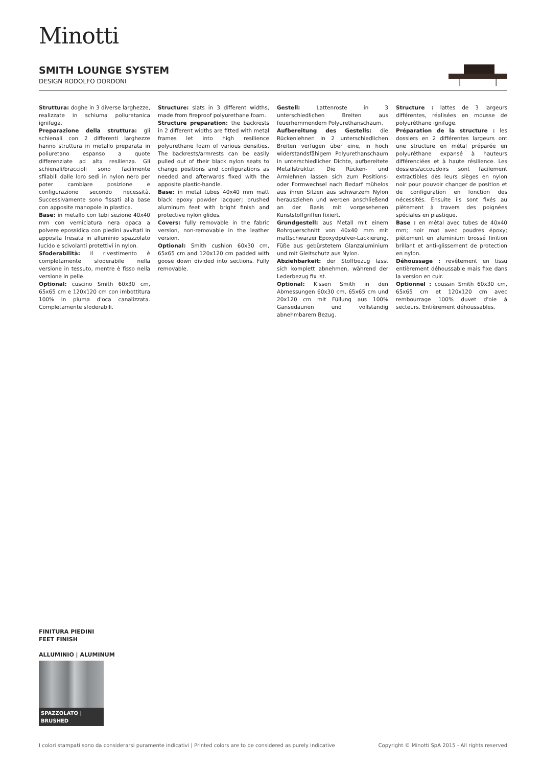Minotti
SMITH LOUNGE SYSTEM
DESIGN RODOLFO DORDONI
Struttura: doghe in 3 diverse larghezze, realizzate in schiuma poliuretanica ignifuga.
Preparazione della struttura: gli schienali con 2 differenti larghezze hanno struttura in metallo preparata in poliuretano espanso a quote differenziate ad alta resilienza. Gli schienali/braccioli sono facilmente sfilabili dalle loro sedi in nylon nero per poter cambiare posizione e configurazione secondo necessità. Successivamente sono fissati alla base con apposite manopole in plastica.
Base: in metallo con tubi sezione 40x40 mm con verniciatura nera opaca a polvere epossidica con piedini avvitati in apposita fresata in alluminio spazzolato lucido e scivolanti protettivi in nylon.
Sfoderabilità: il rivestimento è completamente sfoderabile nella versione in tessuto, mentre è fisso nella versione in pelle.
Optional: cuscino Smith 60x30 cm, 65x65 cm e 120x120 cm con imbottitura 100% in piuma d'oca canalizzata. Completamente sfoderabili.
Structure: slats in 3 different widths, made from fireproof polyurethane foam.
Structure preparation: the backrests in 2 different widths are fitted with metal frames let into high resilience polyurethane foam of various densities. The backrests/armrests can be easily pulled out of their black nylon seats to change positions and configurations as needed and afterwards fixed with the apposite plastic-handle.
Base: in metal tubes 40x40 mm matt black epoxy powder lacquer; brushed aluminum feet with bright finish and protective nylon glides.
Covers: fully removable in the fabric version, non-removable in the leather version.
Optional: Smith cushion 60x30 cm, 65x65 cm and 120x120 cm padded with goose down divided into sections. Fully removable.
Gestell: Lattenroste in 3 unterschiedlichen Breiten aus feuerhemmendem Polyurethanschaum.
Aufbereitung des Gestells: die Rückenlehnen in 2 unterschiedlichen Breiten verfügen über eine, in hoch widerstandsfähigem Polyurethanschaum in unterschiedlicher Dichte, aufbereitete Metallstruktur. Die Rücken- und Armlehnen lassen sich zum Positions- oder Formwechsel nach Bedarf mühelos aus ihren Sitzen aus schwarzem Nylon herausziehen und werden anschließend an der Basis mit vorgesehenen Kunststoffgriffen fixiert.
Grundgestell: aus Metall mit einem Rohrquerschnitt von 40x40 mm mit mattschwarzer Epoxydpulver-Lackierung. Füße aus gebürstetem Glanzaluminium und mit Gleitschutz aus Nylon.
Abziehbarkeit: der Stoffbezug lässt sich komplett abnehmen, während der Lederbezug fix ist.
Optional: Kissen Smith in den Abmessungen 60x30 cm, 65x65 cm und 20x120 cm mit Füllung aus 100% Gänsedaunen und vollständig abnehmbarem Bezug.
Structure : lattes de 3 largeurs différentes, réalisées en mousse de polyuréthane ignifuge.
Préparation de la structure : les dossiers en 2 différentes largeurs ont une structure en métal préparée en polyuréthane expansé à hauteurs différenciées et à haute résilience. Les dossiers/accoudoirs sont facilement extractibles dès leurs sièges en nylon noir pour pouvoir changer de position et de configuration en fonction des nécessités. Ensuite ils sont fixés au piètement à travers des poignées spéciales en plastique.
Base : en métal avec tubes de 40x40 mm; noir mat avec poudres époxy; piètement en aluminium brossé finition brillant et anti-glissement de protection en nylon.
Déhoussage : revêtement en tissu entièrement déhoussable mais fixe dans la version en cuir.
Optionnel : coussin Smith 60x30 cm, 65x65 cm et 120x120 cm avec rembourrage 100% duvet d'oie à secteurs. Entièrement déhoussables.
FINITURA PIEDINI
FEET FINISH
ALLUMINIO | ALUMINUM
SPAZZOLATO | BRUSHED
I colori stampati sono da considerarsi puramente indicativi | Printed colors are to be considered as purely indicative Copyright © Minotti SpA 2015 - All rights reserved